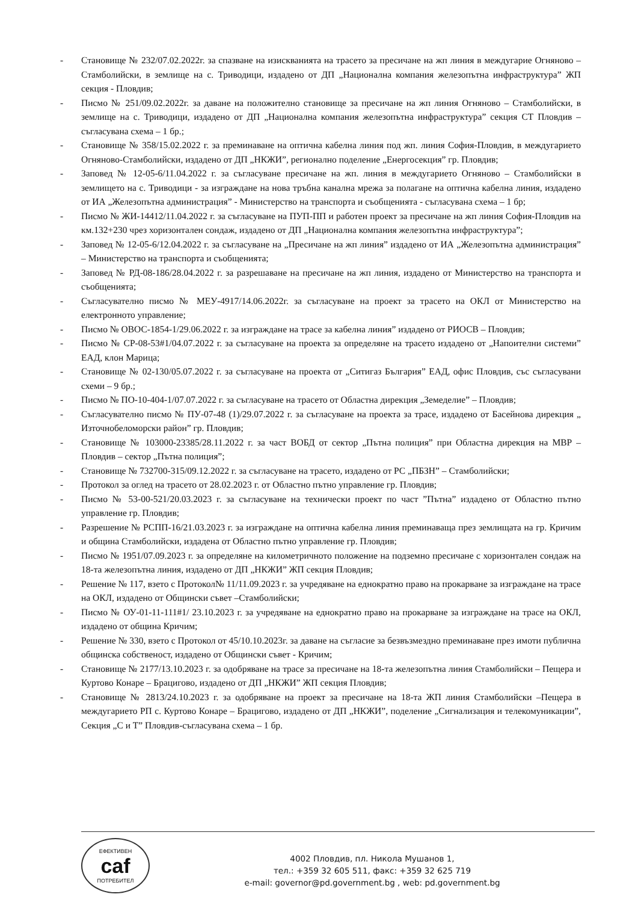- Становище № 232/07.02.2022г. за спазване на изискванията на трасето за пресичане на жп линия в междугарие Огняново – Стамболийски, в землище на с. Триводици, издадено от ДП „Национална компания железопътна инфраструктура” ЖП секция - Пловдив;
- Писмо № 251/09.02.2022г. за даване на положително становище за пресичане на жп линия Огняново – Стамболийски, в землище на с. Триводици, издадено от ДП „Национална компания железопътна инфраструктура” секция СТ Пловдив – съгласувана схема – 1 бр.;
- Становище № 358/15.02.2022 г. за преминаване на оптична кабелна линия под жп. линия София-Пловдив, в междугарието Огняново-Стамболийски, издадено от ДП „НКЖИ”, регионално поделение „Енергосекция” гр. Пловдив;
- Заповед № 12-05-6/11.04.2022 г. за съгласуване пресичане на жп. линия в междугарието Огняново – Стамболийски в землището на с. Триводици - за изграждане на нова тръбна канална мрежа за полагане на оптична кабелна линия, издадено от ИА „Железопътна администрация” - Министерство на транспорта и съобщенията - съгласувана схема – 1 бр;
- Писмо № ЖИ-14412/11.04.2022 г. за съгласуване на ПУП-ПП и работен проект за пресичане на жп линия София-Пловдив на км.132+230 чрез хоризонтален сондаж, издадено от ДП „Национална компания железопътна инфраструктура”;
- Заповед № 12-05-6/12.04.2022 г. за съгласуване на „Пресичане на жп линия” издадено от ИА „Железопътна администрация” – Министерство на транспорта и съобщенията;
- Заповед № РД-08-186/28.04.2022 г. за разрешаване на пресичане на жп линия, издадено от Министерство на транспорта и съобщенията;
- Съгласувателно писмо № МЕУ-4917/14.06.2022г. за съгласуване на проект за трасето на ОКЛ от Министерство на електронното управление;
- Писмо № ОВОС-1854-1/29.06.2022 г. за изграждане на трасе за кабелна линия” издадено от РИОСВ – Пловдив;
- Писмо № СР-08-53#1/04.07.2022 г. за съгласуване на проекта за определяне на трасето издадено от „Напоителни системи” ЕАД, клон Марица;
- Становище № 02-130/05.07.2022 г. за съгласуване на проекта от „Ситигаз България” ЕАД, офис Пловдив, със съгласувани схеми – 9 бр.;
- Писмо № ПО-10-404-1/07.07.2022 г. за съгласуване на трасето от Областна дирекция „Земеделие” – Пловдив;
- Съгласувателно писмо № ПУ-07-48 (1)/29.07.2022 г. за съгласуване на проекта за трасе, издадено от Басейнова дирекция „ Източнобеломорски район” гр. Пловдив;
- Становище № 103000-23385/28.11.2022 г. за част ВОБД от сектор „Пътна полиция” при Областна дирекция на МВР – Пловдив – сектор „Пътна полиция”;
- Становище № 732700-315/09.12.2022 г. за съгласуване на трасето, издадено от РС „ПБЗН” – Стамболийски;
- Протокол за оглед на трасето от 28.02.2023 г. от Областно пътно управление гр. Пловдив;
- Писмо № 53-00-521/20.03.2023 г. за съгласуване на технически проект по част ”Пътна” издадено от Областно пътно управление гр. Пловдив;
- Разрешение № РСПП-16/21.03.2023 г. за изграждане на оптична кабелна линия преминаваща през землищата на гр. Кричим и община Стамболийски, издадена от Областно пътно управление гр. Пловдив;
- Писмо № 1951/07.09.2023 г. за определяне на километричното положение на подземно пресичане с хоризонтален сондаж на 18-та железопътна линия, издадено от ДП „НКЖИ” ЖП секция Пловдив;
- Решение № 117, взето с Протокол№ 11/11.09.2023 г. за учредяване на еднократно право на прокарване за изграждане на трасе на ОКЛ, издадено от Общински съвет –Стамболийски;
- Писмо № ОУ-01-11-111#1/ 23.10.2023 г. за учредяване на еднократно право на прокарване за изграждане на трасе на ОКЛ, издадено от община Кричим;
- Решение № 330, взето с Протокол от 45/10.10.2023г. за даване на съгласие за безвъзмездно преминаване през имоти публична общинска собственост, издадено от Общински съвет - Кричим;
- Становище № 2177/13.10.2023 г. за одобряване на трасе за пресичане на 18-та железопътна линия Стамболийски – Пещера и Куртово Конаре – Брацигово, издадено от ДП „НКЖИ” ЖП секция Пловдив;
- Становище № 2813/24.10.2023 г. за одобряване на проект за пресичане на 18-та ЖП линия Стамболийски –Пещера в междугарието РП с. Куртово Конаре – Брацигово, издадено от ДП „НКЖИ”, поделение „Сигнализация и телекомуникации”, Секция „С и Т” Пловдив-съгласувана схема – 1 бр.
ЕФЕКТИВЕН
caf
ПОТРЕБИТЕЛ
4002 Пловдив, пл. Никола Мушанов 1,
тел.: +359 32 605 511, факс: +359 32 625 719
e-mail: governor@pd.government.bg , web: pd.government.bg